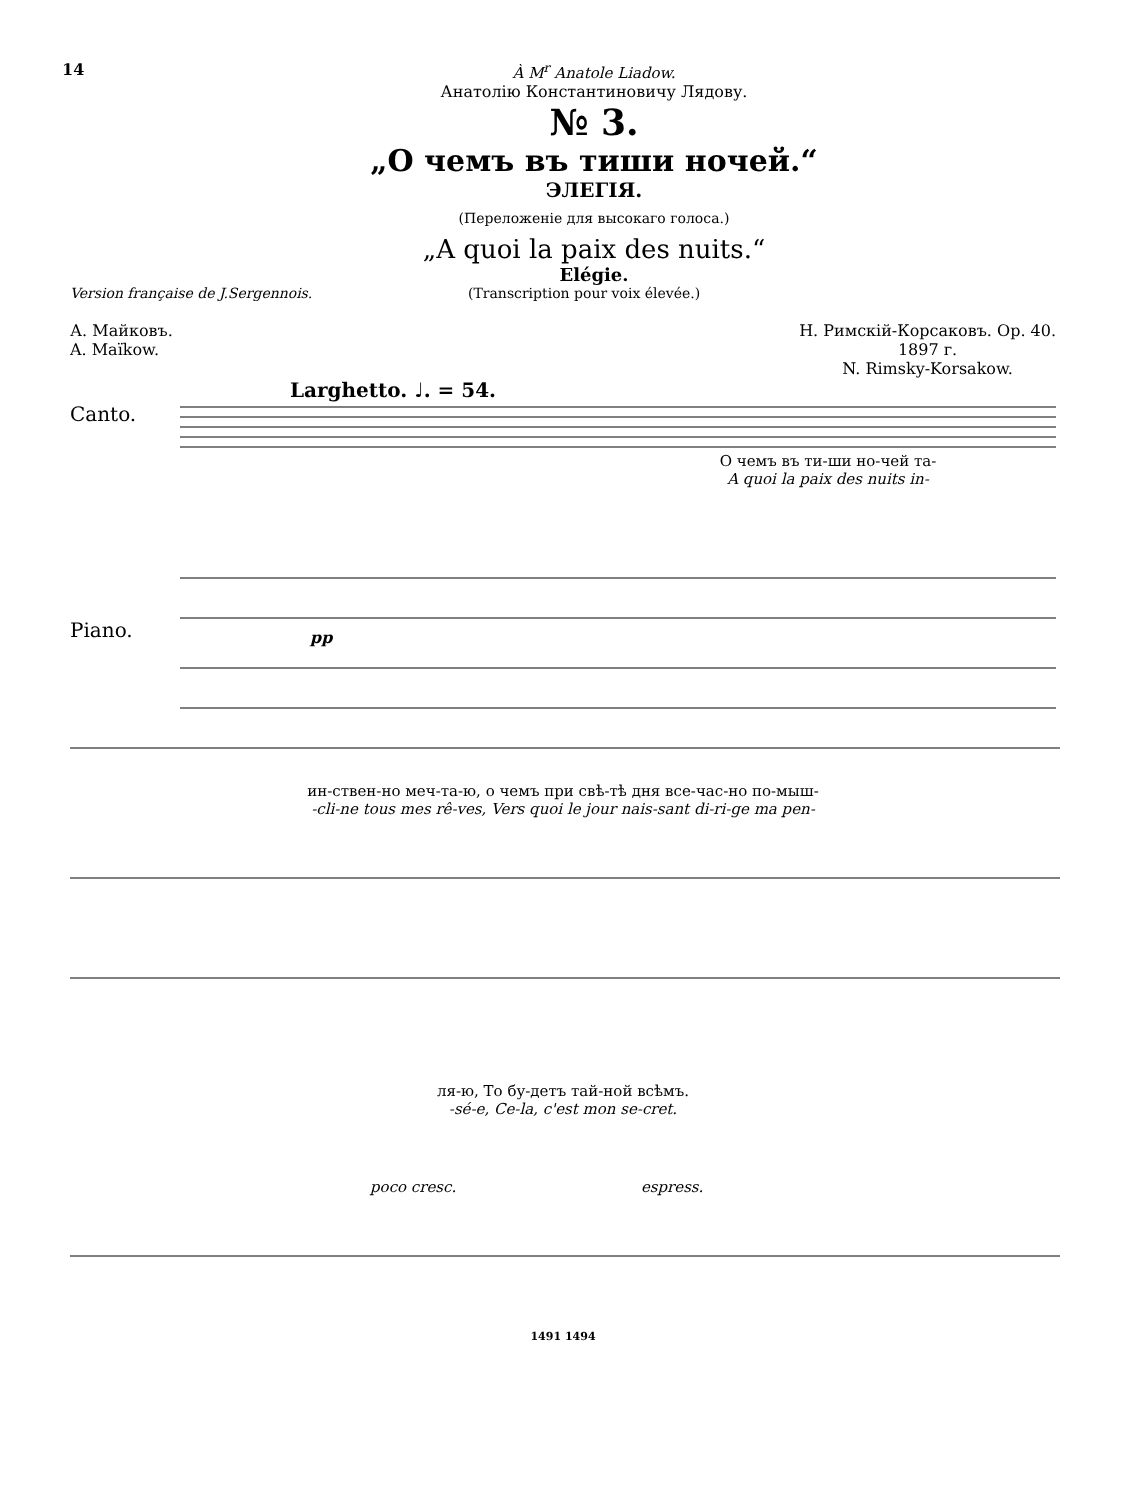14 À M<sup>r</sup> Anatole Liadow.
Анатолію Константиновичу Лядову.
№ 3.
„О чемъ въ тиши ночей.“
ЭЛЕГІЯ.
(Переложеніе для высокаго голоса.)
„A quoi la paix des nuits.“
Elégie.
Version française de J.Sergennois. (Transcription pour voix élevée.)
А. Майковъ.
A. Maïkow. Н. Римскій-Корсаковъ. Op. 40.
1897 г.
N. Rimsky-Korsakow.
Larghetto. ♩. = 54.
Canto.
О чемъ въ ти-ши но-чей та-
A quoi la paix des nuits in-
Piano.
pp
ин-ствен-но меч-та-ю, о чемъ при свѣ-тѣ дня все-час-но по-мыш-
-cli-ne tous mes rê-ves, Vers quoi le jour nais-sant di-ri-ge ma pen-
ля-ю, То бу-детъ тай-ной всѣмъ.
-sé-e, Ce-la, c'est mon se-cret.
poco cresc. espress.
1491 1494